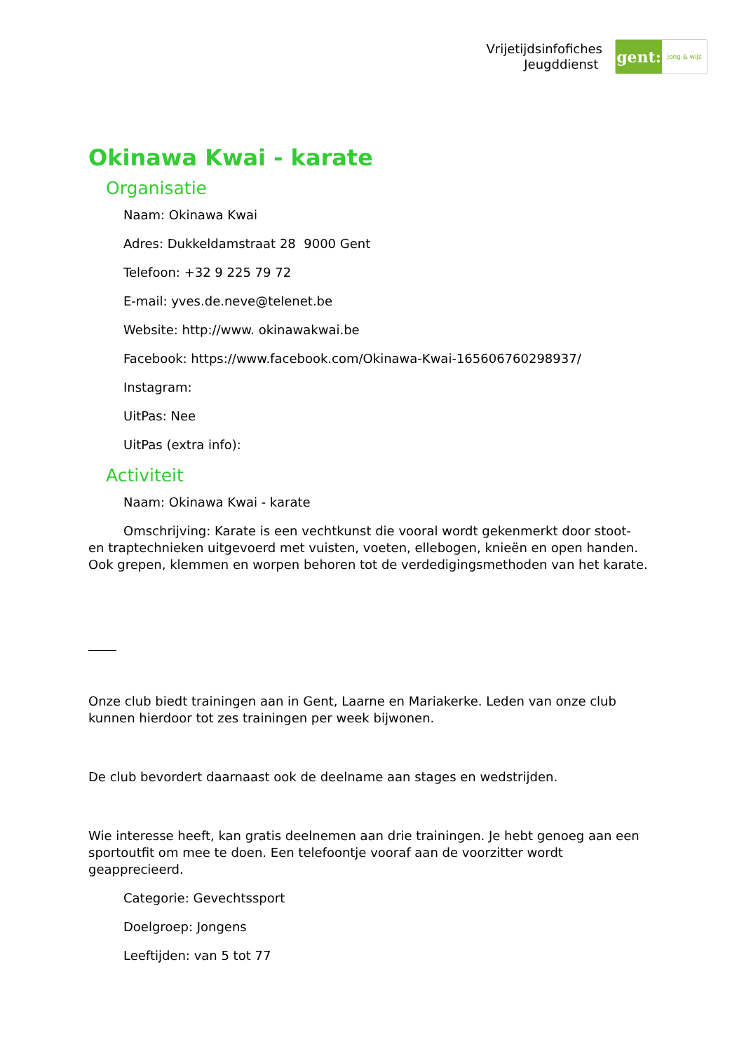Vrijetijdsinfofiches
Jeugddienst
gent:
jong & wijs
Okinawa Kwai - karate
Organisatie
Naam: Okinawa Kwai
Adres: Dukkeldamstraat 28 9000 Gent
Telefoon: +32 9 225 79 72
E-mail: yves.de.neve@telenet.be
Website: http://www. okinawakwai.be
Facebook: https://www.facebook.com/Okinawa-Kwai-165606760298937/
Instagram:
UitPas: Nee
UitPas (extra info):
Activiteit
Naam: Okinawa Kwai - karate
Omschrijving: Karate is een vechtkunst die vooral wordt gekenmerkt door stoot- en traptechnieken uitgevoerd met vuisten, voeten, ellebogen, knieën en open handen. Ook grepen, klemmen en worpen behoren tot de verdedigingsmethoden van het karate.
Onze club biedt trainingen aan in Gent, Laarne en Mariakerke. Leden van onze club kunnen hierdoor tot zes trainingen per week bijwonen.
De club bevordert daarnaast ook de deelname aan stages en wedstrijden.
Wie interesse heeft, kan gratis deelnemen aan drie trainingen. Je hebt genoeg aan een sportoutfit om mee te doen. Een telefoontje vooraf aan de voorzitter wordt geapprecieerd.
Categorie: Gevechtssport
Doelgroep: Jongens
Leeftijden: van 5 tot 77